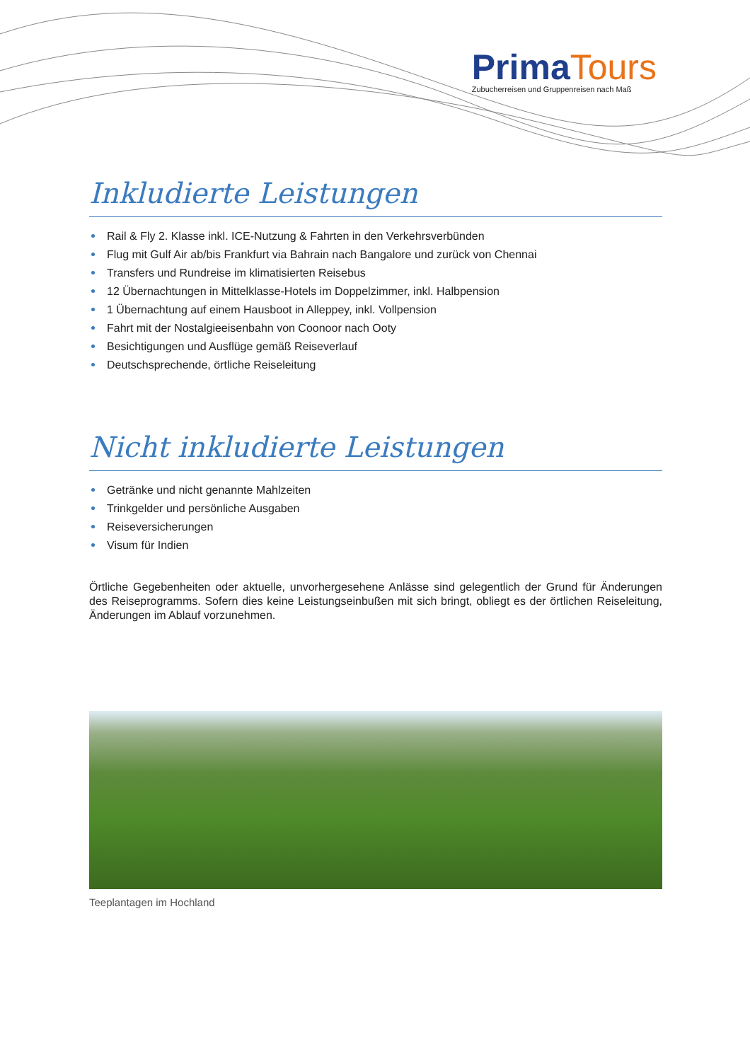PrimaTours
Zubucherreisen und Gruppenreisen nach Maß
Inkludierte Leistungen
Rail & Fly 2. Klasse inkl. ICE-Nutzung & Fahrten in den Verkehrsverbünden
Flug mit Gulf Air ab/bis Frankfurt via Bahrain nach Bangalore und zurück von Chennai
Transfers und Rundreise im klimatisierten Reisebus
12 Übernachtungen in Mittelklasse-Hotels im Doppelzimmer, inkl. Halbpension
1 Übernachtung auf einem Hausboot in Alleppey, inkl. Vollpension
Fahrt mit der Nostalgieeisenbahn von Coonoor nach Ooty
Besichtigungen und Ausflüge gemäß Reiseverlauf
Deutschsprechende, örtliche Reiseleitung
Nicht inkludierte Leistungen
Getränke und nicht genannte Mahlzeiten
Trinkgelder und persönliche Ausgaben
Reiseversicherungen
Visum für Indien
Örtliche Gegebenheiten oder aktuelle, unvorhergesehene Anlässe sind gelegentlich der Grund für Änderungen des Reiseprogramms. Sofern dies keine Leistungseinbußen mit sich bringt, obliegt es der örtlichen Reiseleitung, Änderungen im Ablauf vorzunehmen.
Teeplantagen im Hochland